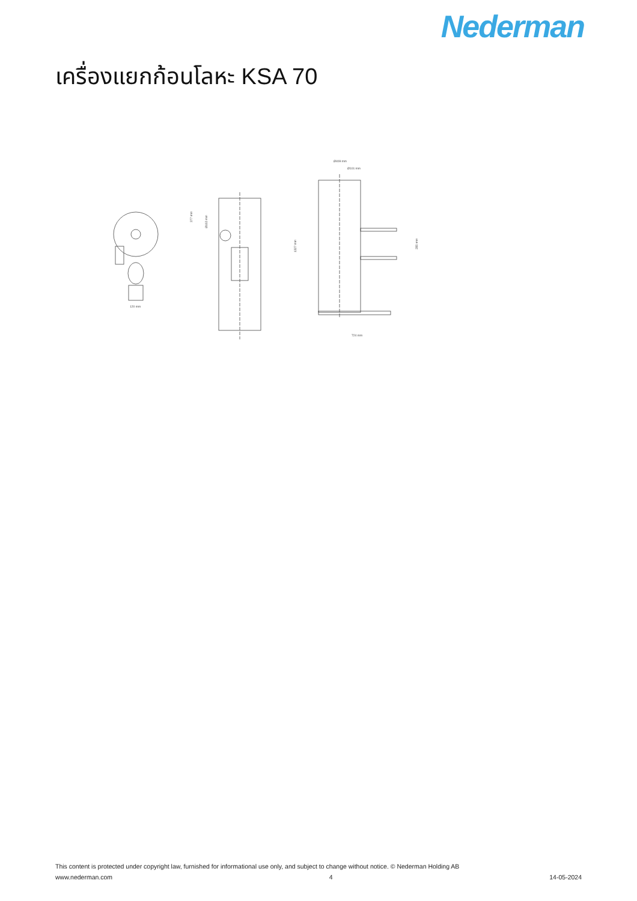Nederman
เครื่องแยกก้อนโลหะ KSA 70
120 mm
377 mm
Ø102 mm
Ø409 mm
Ø101 mm
1327 mm
285 mm
724 mm
This content is protected under copyright law, furnished for informational use only, and subject to change without notice. © Nederman Holding AB
www.nederman.com 4 14-05-2024